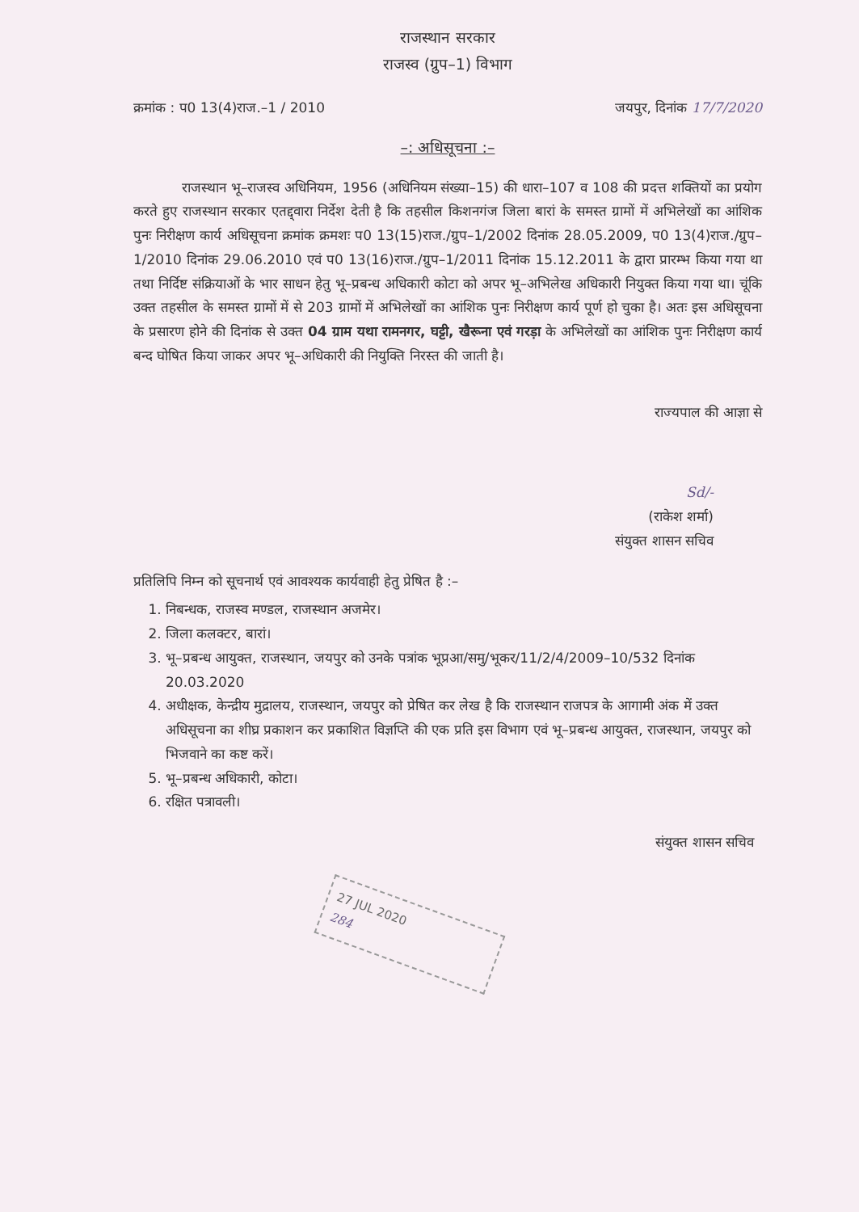राजस्थान सरकार
राजस्व (ग्रुप–1) विभाग
क्रमांक : प0 13(4)राज.–1 / 2010 जयपुर, दिनांक 17/7/2020
–: अधिसूचना :–
राजस्थान भू–राजस्व अधिनियम, 1956 (अधिनियम संख्या–15) की धारा–107 व 108 की प्रदत्त शक्तियों का प्रयोग करते हुए राजस्थान सरकार एतद्द्वारा निर्देश देती है कि तहसील किशनगंज जिला बारां के समस्त ग्रामों में अभिलेखों का आंशिक पुनः निरीक्षण कार्य अधिसूचना क्रमांक क्रमशः प0 13(15)राज./ग्रुप–1/2002 दिनांक 28.05.2009, प0 13(4)राज./ग्रुप–1/2010 दिनांक 29.06.2010 एवं प0 13(16)राज./ग्रुप–1/2011 दिनांक 15.12.2011 के द्वारा प्रारम्भ किया गया था तथा निर्दिष्ट संक्रियाओं के भार साधन हेतु भू–प्रबन्ध अधिकारी कोटा को अपर भू–अभिलेख अधिकारी नियुक्त किया गया था। चूंकि उक्त तहसील के समस्त ग्रामों में से 203 ग्रामों में अभिलेखों का आंशिक पुनः निरीक्षण कार्य पूर्ण हो चुका है। अतः इस अधिसूचना के प्रसारण होने की दिनांक से उक्त 04 ग्राम यथा रामनगर, घट्टी, खैरूना एवं गरड़ा के अभिलेखों का आंशिक पुनः निरीक्षण कार्य बन्द घोषित किया जाकर अपर भू–अधिकारी की नियुक्ति निरस्त की जाती है।
राज्यपाल की आज्ञा से
Sd/-
(राकेश शर्मा)
संयुक्त शासन सचिव
प्रतिलिपि निम्न को सूचनार्थ एवं आवश्यक कार्यवाही हेतु प्रेषित है :–
1. निबन्धक, राजस्व मण्डल, राजस्थान अजमेर।
2. जिला कलक्टर, बारां।
3. भू–प्रबन्ध आयुक्त, राजस्थान, जयपुर को उनके पत्रांक भूप्रआ/समु/भूकर/11/2/4/2009–10/532 दिनांक 20.03.2020
4. अधीक्षक, केन्द्रीय मुद्रालय, राजस्थान, जयपुर को प्रेषित कर लेख है कि राजस्थान राजपत्र के आगामी अंक में उक्त अधिसूचना का शीघ्र प्रकाशन कर प्रकाशित विज्ञप्ति की एक प्रति इस विभाग एवं भू–प्रबन्ध आयुक्त, राजस्थान, जयपुर को भिजवाने का कष्ट करें।
5. भू–प्रबन्ध अधिकारी, कोटा।
6. रक्षित पत्रावली।
संयुक्त शासन सचिव
27 JUL 2020
284